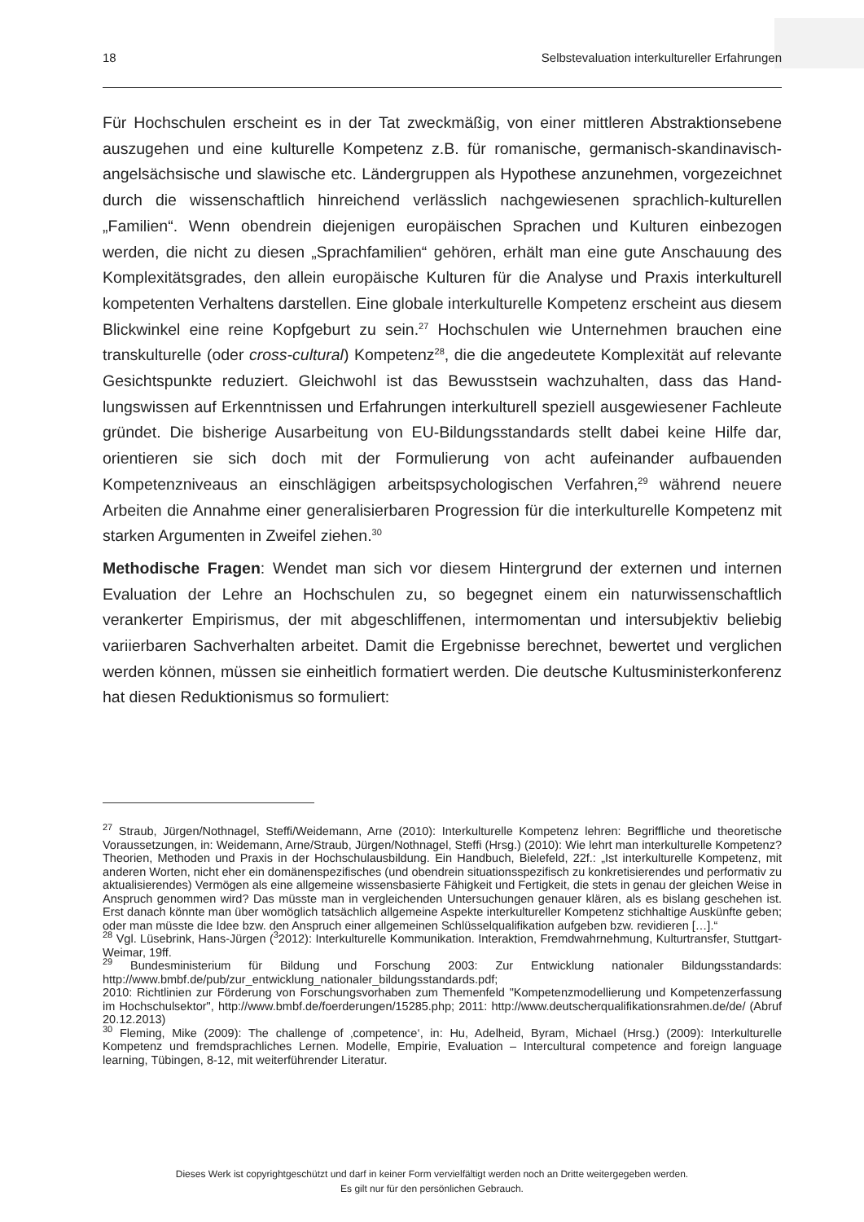18 Selbstevaluation interkultureller Erfahrungen
Für Hochschulen erscheint es in der Tat zweckmäßig, von einer mittleren Abstraktions­ebene auszugehen und eine kulturelle Kompetenz z.B. für romanische, germanisch-skandinavisch-angelsächsische und slawische etc. Ländergruppen als Hypothese an­zunehmen, vorgezeichnet durch die wissenschaftlich hinreichend verlässlich nachge­wiesenen sprachlich-kulturellen „Familien“. Wenn obendrein diejenigen europäischen Sprachen und Kulturen einbezogen werden, die nicht zu diesen „Sprachfamilien“ gehö­ren, erhält man eine gute Anschauung des Komplexitätsgrades, den allein europäische Kulturen für die Analyse und Praxis interkulturell kompetenten Verhaltens darstellen. Eine globale interkulturelle Kompetenz erscheint aus diesem Blickwinkel eine reine Kopfgeburt zu sein.<sup>27</sup> Hochschulen wie Unternehmen brauchen eine transkulturelle (oder cross-cultural) Kompetenz<sup>28</sup>, die die angedeutete Komplexität auf relevante Ge­sichtspunkte reduziert. Gleichwohl ist das Bewusstsein wachzuhalten, dass das Hand­lungswissen auf Erkenntnissen und Erfahrungen interkulturell speziell ausgewiesener Fachleute gründet. Die bisherige Ausarbeitung von EU-Bildungsstandards stellt dabei keine Hilfe dar, orientieren sie sich doch mit der Formulierung von acht aufeinander aufbauenden Kompetenzniveaus an einschlägigen arbeitspsychologischen Verfahren,<sup>29</sup> während neuere Arbeiten die Annahme einer generalisierbaren Progression für die interkulturelle Kompetenz mit starken Argumenten in Zweifel ziehen.<sup>30</sup>
Methodische Fragen: Wendet man sich vor diesem Hintergrund der externen und in­ternen Evaluation der Lehre an Hochschulen zu, so begegnet einem ein naturwissen­schaftlich verankerter Empirismus, der mit abgeschliffenen, intermomentan und inter­subjektiv beliebig variierbaren Sachverhalten arbeitet. Damit die Ergebnisse berechnet, bewertet und verglichen werden können, müssen sie einheitlich formatiert werden. Die deutsche Kultusministerkonferenz hat diesen Reduktionismus so formuliert:
<sup>27</sup> Straub, Jürgen/Nothnagel, Steffi/Weidemann, Arne (2010): Interkulturelle Kompetenz lehren: Begriffli­che und theoretische Voraussetzungen, in: Weidemann, Arne/Straub, Jürgen/Nothnagel, Steffi (Hrsg.) (2010): Wie lehrt man interkulturelle Kompetenz? Theorien, Methoden und Praxis in der Hochschulaus­bildung. Ein Handbuch, Bielefeld, 22f.: „Ist interkulturelle Kompetenz, mit anderen Worten, nicht eher ein domänenspezifisches (und obendrein situationsspezifisch zu konkretisierendes und performativ zu aktua­lisierendes) Vermögen als eine allgemeine wissensbasierte Fähigkeit und Fertigkeit, die stets in genau der gleichen Weise in Anspruch genommen wird? Das müsste man in vergleichenden Untersuchungen genauer klären, als es bislang geschehen ist. Erst danach könnte man über womöglich tatsächlich allge­meine Aspekte interkultureller Kompetenz stichhaltige Auskünfte geben; oder man müsste die Idee bzw. den Anspruch einer allgemeinen Schlüsselqualifikation aufgeben bzw. revidieren […].“
<sup>28</sup> Vgl. Lüsebrink, Hans-Jürgen (<sup>3</sup>2012): Interkulturelle Kommunikation. Interaktion, Fremdwahrnehmung, Kulturtransfer, Stuttgart-Weimar, 19ff.
<sup>29</sup> Bundesministerium für Bildung und Forschung 2003: Zur Entwicklung nationaler Bildungsstandards: http://www.bmbf.de/pub/zur_entwicklung_nationaler_bildungsstandards.pdf;
2010: Richtlinien zur Förderung von Forschungsvorhaben zum Themenfeld "Kompetenzmodellierung und Kompetenzerfassung im Hochschulsektor", http://www.bmbf.de/foerderungen/15285.php; 2011: http://www.deutscherqualifikationsrahmen.de/de/ (Abruf 20.12.2013)
<sup>30</sup> Fleming, Mike (2009): The challenge of ‚competence‘, in: Hu, Adelheid, Byram, Michael (Hrsg.) (2009): Interkulturelle Kompetenz und fremdsprachliches Lernen. Modelle, Empirie, Evaluation – Intercultural competence and foreign language learning, Tübingen, 8-12, mit weiterführender Literatur.
Dieses Werk ist copyrightgeschützt und darf in keiner Form vervielfältigt werden noch an Dritte weitergegeben werden.
Es gilt nur für den persönlichen Gebrauch.